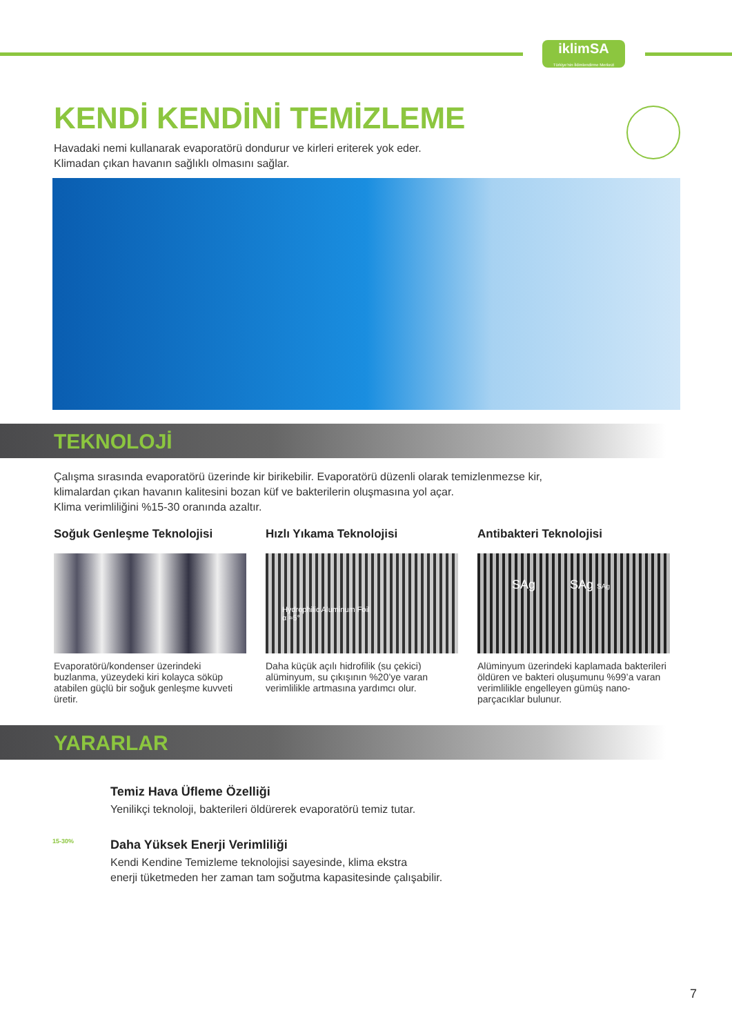iklimSA
Türkiye'nin İklimlendirme Merkezi
KENDİ KENDİNİ TEMİZLEME
Havadaki nemi kullanarak evaporatörü dondurur ve kirleri eriterek yok eder.
Klimadan çıkan havanın sağlıklı olmasını sağlar.
TEKNOLOJİ
Çalışma sırasında evaporatörü üzerinde kir birikebilir. Evaporatörü düzenli olarak temizlenmezse kir,
klimalardan çıkan havanın kalitesini bozan küf ve bakterilerin oluşmasına yol açar.
Klima verimliliğini %15-30 oranında azaltır.
Soğuk Genleşme Teknolojisi
Evaporatörü/kondenser üzerindeki buzlanma, yüzeydeki kiri kolayca söküp atabilen güçlü bir soğuk genleşme kuvveti üretir.
Hızlı Yıkama Teknolojisi
Hydrophilic Aluminum Foil
α ≈5°
Daha küçük açılı hidrofilik (su çekici) alüminyum, su çıkışının %20’ye varan verimlilikle artmasına yardımcı olur.
Antibakteri Teknolojisi
SAg SAg SAg
Alüminyum üzerindeki kaplamada bakterileri öldüren ve bakteri oluşumunu %99’a varan verimlilikle engelleyen gümüş nano-parçacıklar bulunur.
YARARLAR
Temiz Hava Üfleme Özelliği
Yenilikçi teknoloji, bakterileri öldürerek evaporatörü temiz tutar.
15-30%
Daha Yüksek Enerji Verimliliği
Kendi Kendine Temizleme teknolojisi sayesinde, klima ekstra
enerji tüketmeden her zaman tam soğutma kapasitesinde çalışabilir.
7